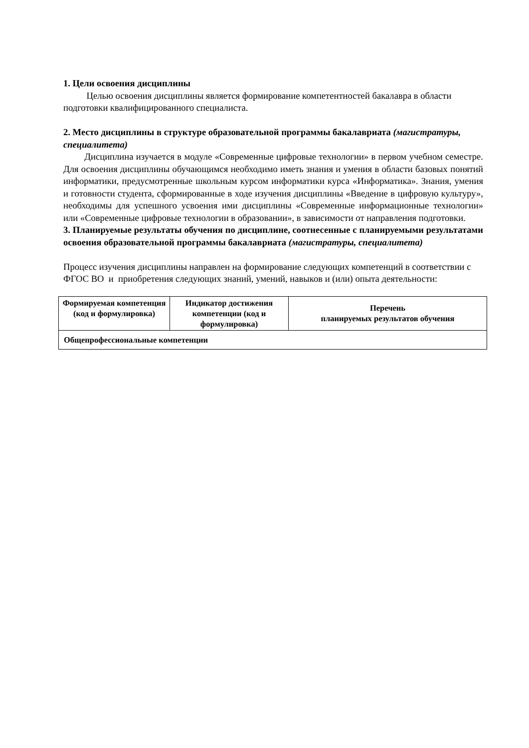1. Цели освоения дисциплины
Целью освоения дисциплины является формирование компетентностей бакалавра в области подготовки квалифицированного специалиста.
2. Место дисциплины в структуре образовательной программы бакалавриата (магистратуры, специалитета)
Дисциплина изучается в модуле «Современные цифровые технологии» в первом учебном семестре. Для освоения дисциплины обучающимся необходимо иметь знания и умения в области базовых понятий информатики, предусмотренные школьным курсом информатики курса «Информатика». Знания, умения и готовности студента, сформированные в ходе изучения дисциплины «Введение в цифровую культуру», необходимы для успешного усвоения ими дисциплины «Современные информационные технологии» или «Современные цифровые технологии в образовании», в зависимости от направления подготовки.
3. Планируемые результаты обучения по дисциплине, соотнесенные с планируемыми результатами освоения образовательной программы бакалавриата (магистратуры, специалитета)
Процесс изучения дисциплины направлен на формирование следующих компетенций в соответствии с ФГОС ВО и приобретения следующих знаний, умений, навыков и (или) опыта деятельности:
| Формируемая компетенция (код и формулировка) | Индикатор достижения компетенции (код и формулировка) | Перечень планируемых результатов обучения |
| --- | --- | --- |
| Общепрофессиональные компетенции | | |